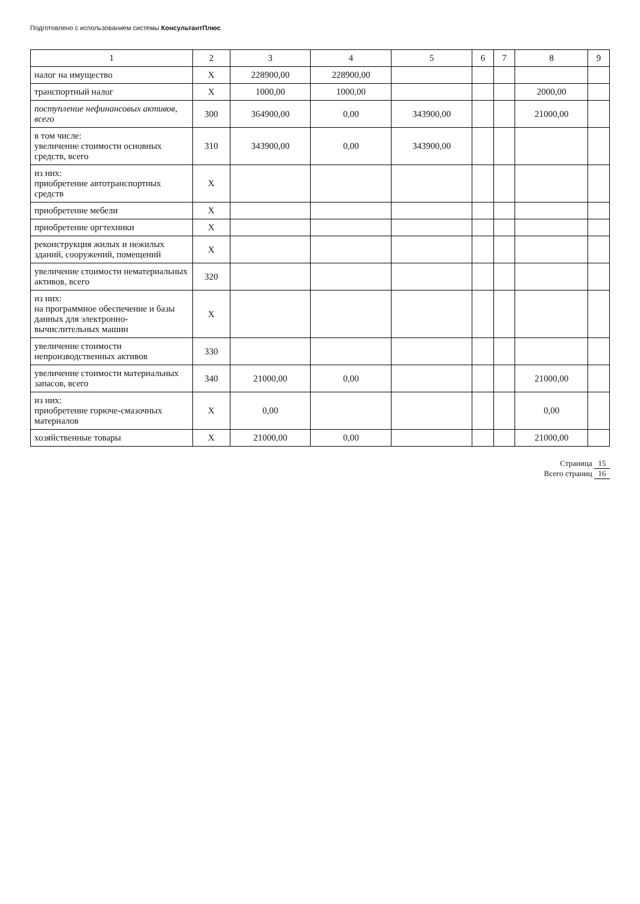Подготовлено с использованием системы КонсультантПлюс
| 1 | 2 | 3 | 4 | 5 | 6 | 7 | 8 | 9 |
| --- | --- | --- | --- | --- | --- | --- | --- | --- |
| налог на имущество | X | 228900,00 | 228900,00 | | | | | |
| транспортный налог | X | 1000,00 | 1000,00 | | | | 2000,00 | |
| поступление нефинансовых активов, всего | 300 | 364900,00 | 0,00 | 343900,00 | | | 21000,00 | |
| в том числе: увеличение стоимости основных средств, всего | 310 | 343900,00 | 0,00 | 343900,00 | | | | |
| из них: приобретение автотранспортных средств | X | | | | | | | |
| приобретение мебели | X | | | | | | | |
| приобретение оргтехники | X | | | | | | | |
| реконструкция жилых и нежилых зданий, сооружений, помещений | X | | | | | | | |
| увеличение стоимости нематериальных активов, всего | 320 | | | | | | | |
| из них: на программное обеспечение и базы данных для электронно-вычислительных машин | X | | | | | | | |
| увеличение стоимости непроизводственных активов | 330 | | | | | | | |
| увеличение стоимости материальных запасов, всего | 340 | 21000,00 | 0,00 | | | | 21000,00 | |
| из них: приобретение горюче-смазочных материалов | X | 0,00 | | | | | 0,00 | |
| хозяйственные товары | X | 21000,00 | 0,00 | | | | 21000,00 | |
Страница 15
Всего страниц 16